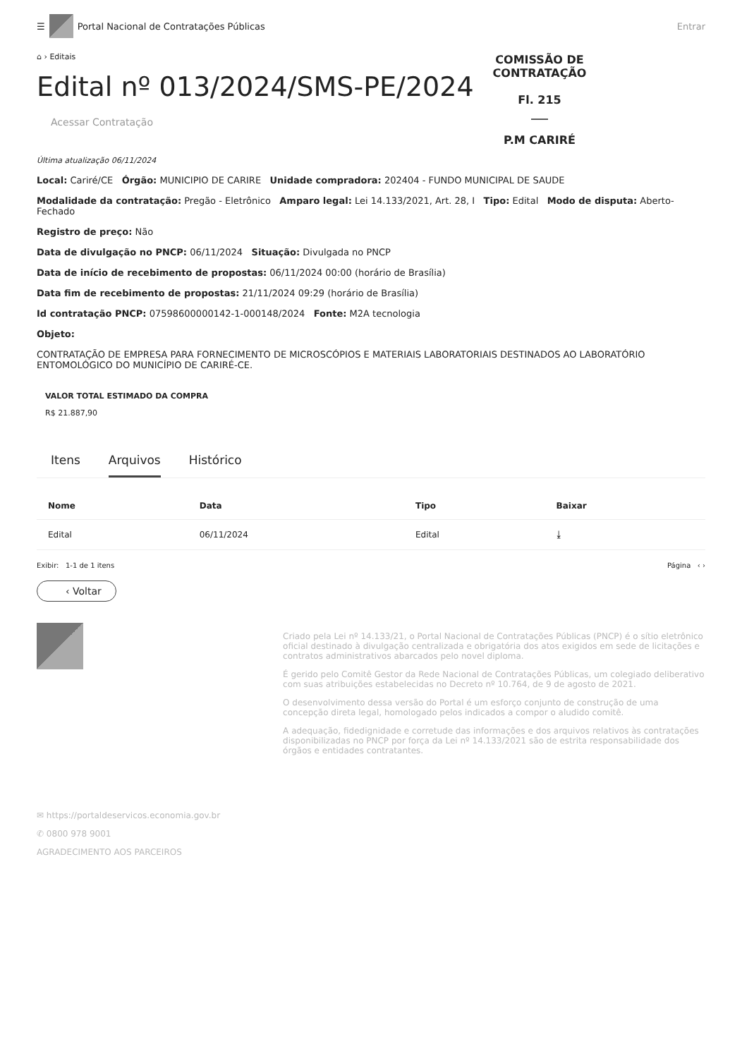☰
Portal Nacional de Contratações Públicas
Entrar
⌂ › Editais
Edital nº 013/2024/SMS-PE/2024
COMISSÃO DE CONTRATAÇÃO
Fl. 215
___
P.M CARIRÉ
Acessar Contratação
Última atualização 06/11/2024
Local: Cariré/CE Órgão: MUNICIPIO DE CARIRE Unidade compradora: 202404 - FUNDO MUNICIPAL DE SAUDE
Modalidade da contratação: Pregão - Eletrônico Amparo legal: Lei 14.133/2021, Art. 28, I Tipo: Edital Modo de disputa: Aberto-Fechado
Registro de preço: Não
Data de divulgação no PNCP: 06/11/2024 Situação: Divulgada no PNCP
Data de início de recebimento de propostas: 06/11/2024 00:00 (horário de Brasília)
Data fim de recebimento de propostas: 21/11/2024 09:29 (horário de Brasília)
Id contratação PNCP: 07598600000142-1-000148/2024 Fonte: M2A tecnologia
Objeto:
CONTRATAÇÃO DE EMPRESA PARA FORNECIMENTO DE MICROSCÓPIOS E MATERIAIS LABORATORIAIS DESTINADOS AO LABORATÓRIO ENTOMOLÓGICO DO MUNICÍPIO DE CARIRÉ-CE.
VALOR TOTAL ESTIMADO DA COMPRA
R$ 21.887,90
Itens Arquivos Histórico
| Nome | Data | Tipo | Baixar |
| --- | --- | --- | --- |
| Edital | 06/11/2024 | Edital | ⤓ |
Exibir: 1-1 de 1 itens Página ‹ ›
‹ Voltar
✉ https://portaldeservicos.economia.gov.br
✆ 0800 978 9001
AGRADECIMENTO AOS PARCEIROS
Criado pela Lei nº 14.133/21, o Portal Nacional de Contratações Públicas (PNCP) é o sítio eletrônico oficial destinado à divulgação centralizada e obrigatória dos atos exigidos em sede de licitações e contratos administrativos abarcados pelo novel diploma.
É gerido pelo Comitê Gestor da Rede Nacional de Contratações Públicas, um colegiado deliberativo com suas atribuições estabelecidas no Decreto nº 10.764, de 9 de agosto de 2021.
O desenvolvimento dessa versão do Portal é um esforço conjunto de construção de uma concepção direta legal, homologado pelos indicados a compor o aludido comitê.
A adequação, fidedignidade e corretude das informações e dos arquivos relativos às contratações disponibilizadas no PNCP por força da Lei nº 14.133/2021 são de estrita responsabilidade dos órgãos e entidades contratantes.